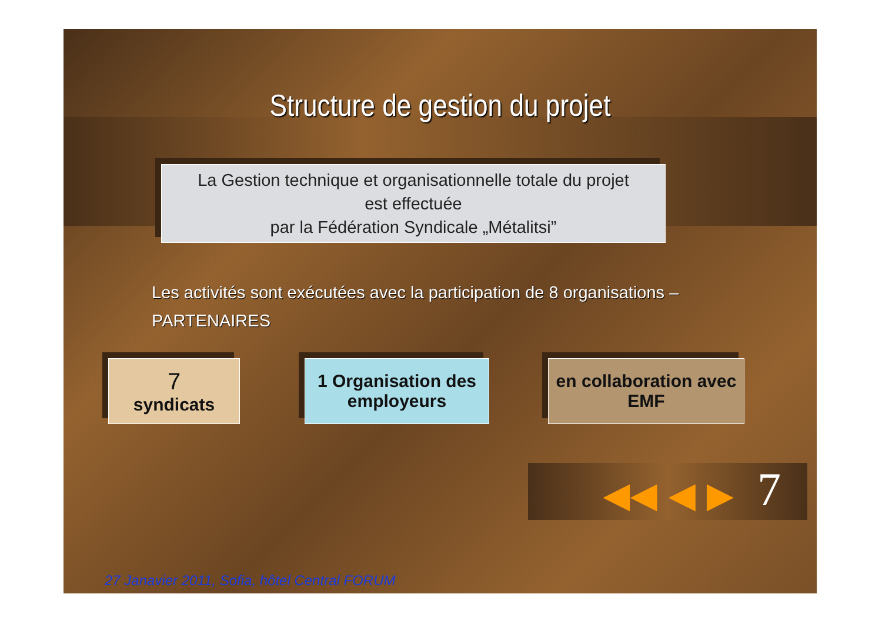Structure de gestion du projet
La Gestion technique et organisationnelle totale du projet
est effectuée
par la Fédération Syndicale „Métalitsi”
Les activités sont exécutées avec la participation de 8 organisations –
PARTENAIRES
7
syndicats
1 Organisation des employeurs
en collaboration avec EMF
◀◀ ◀ ▶ 7
27 Janavier 2011, Sofia, hôtel Central FORUM